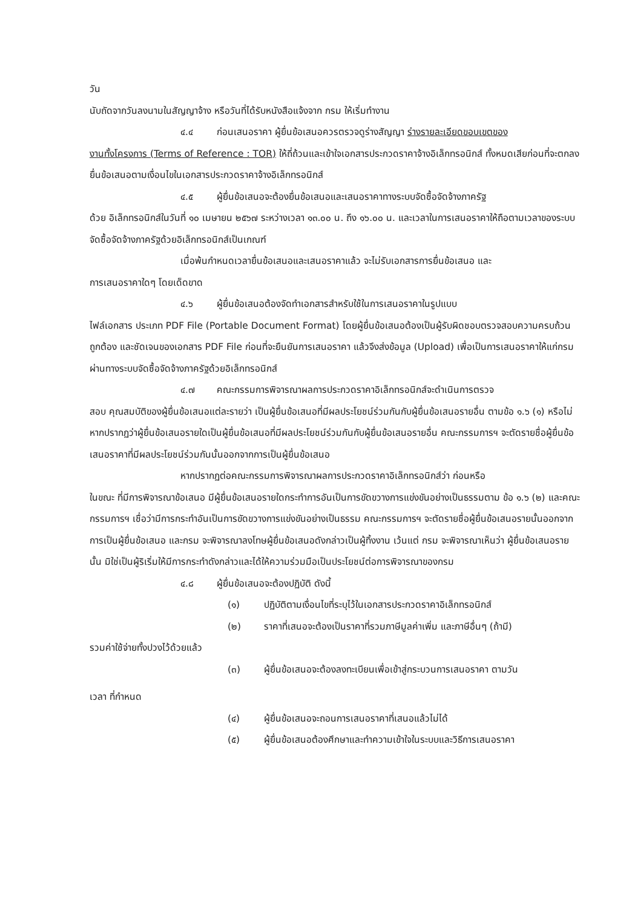วัน
นับถัดจากวันลงนามในสัญญาจ้าง หรือวันที่ได้รับหนังสือแจ้งจาก กรม ให้เริ่มทำงาน
๔.๔ ก่อนเสนอราคา ผู้ยื่นข้อเสนอควรตรวจดูร่างสัญญา ร่างรายละเอียดขอบเขตของ
งานทั้งโครงการ (Terms of Reference : TOR) ให้ถี่ถ้วนและเข้าใจเอกสารประกวดราคาจ้างอิเล็กทรอนิกส์ ทั้งหมดเสียก่อนที่จะตกลงยื่นข้อเสนอตามเงื่อนไขในเอกสารประกวดราคาจ้างอิเล็กทรอนิกส์
๔.๕ ผู้ยื่นข้อเสนอจะต้องยื่นข้อเสนอและเสนอราคาทางระบบจัดซื้อจัดจ้างภาครัฐ
ด้วย อิเล็กทรอนิกส์ในวันที่ ๑๐ เมษายน ๒๕๖๗ ระหว่างเวลา ๑๓.๐๐ น. ถึง ๑๖.๐๐ น. และเวลาในการเสนอราคาให้ถือตามเวลาของระบบจัดซื้อจัดจ้างภาครัฐด้วยอิเล็กทรอนิกส์เป็นเกณฑ์
เมื่อพ้นกำหนดเวลายื่นข้อเสนอและเสนอราคาแล้ว จะไม่รับเอกสารการยื่นข้อเสนอ และ
การเสนอราคาใดๆ โดยเด็ดขาด
๔.๖ ผู้ยื่นข้อเสนอต้องจัดทำเอกสารสำหรับใช้ในการเสนอราคาในรูปแบบ
ไฟล์เอกสาร ประเภท PDF File (Portable Document Format) โดยผู้ยื่นข้อเสนอต้องเป็นผู้รับผิดชอบตรวจสอบความครบถ้วน ถูกต้อง และชัดเจนของเอกสาร PDF File ก่อนที่จะยืนยันการเสนอราคา แล้วจึงส่งข้อมูล (Upload) เพื่อเป็นการเสนอราคาให้แก่กรม ผ่านทางระบบจัดซื้อจัดจ้างภาครัฐด้วยอิเล็กทรอนิกส์
๔.๗ คณะกรรมการพิจารณาผลการประกวดราคาอิเล็กทรอนิกส์จะดำเนินการตรวจ
สอบ คุณสมบัติของผู้ยื่นข้อเสนอแต่ละรายว่า เป็นผู้ยื่นข้อเสนอที่มีผลประโยชน์ร่วมกันกับผู้ยื่นข้อเสนอรายอื่น ตามข้อ ๑.๖ (๑) หรือไม่ หากปรากฏว่าผู้ยื่นข้อเสนอรายใดเป็นผู้ยื่นข้อเสนอที่มีผลประโยชน์ร่วมกันกับผู้ยื่นข้อเสนอรายอื่น คณะกรรมการฯ จะตัดรายชื่อผู้ยื่นข้อเสนอราคาที่มีผลประโยชน์ร่วมกันนั้นออกจากการเป็นผู้ยื่นข้อเสนอ
หากปรากฏต่อคณะกรรมการพิจารณาผลการประกวดราคาอิเล็กทรอนิกส์ว่า ก่อนหรือ
ในขณะ ที่มีการพิจารณาข้อเสนอ มีผู้ยื่นข้อเสนอรายใดกระทำการอันเป็นการขัดขวางการแข่งขันอย่างเป็นธรรมตาม ข้อ ๑.๖ (๒) และคณะกรรมการฯ เชื่อว่ามีการกระทำอันเป็นการขัดขวางการแข่งขันอย่างเป็นธรรม คณะกรรมการฯ จะตัดรายชื่อผู้ยื่นข้อเสนอรายนั้นออกจากการเป็นผู้ยื่นข้อเสนอ และกรม จะพิจารณาลงโทษผู้ยื่นข้อเสนอดังกล่าวเป็นผู้ทิ้งงาน เว้นแต่ กรม จะพิจารณาเห็นว่า ผู้ยื่นข้อเสนอรายนั้น มิใช่เป็นผู้ริเริ่มให้มีการกระทำดังกล่าวและได้ให้ความร่วมมือเป็นประโยชน์ต่อการพิจารณาของกรม
๔.๘ ผู้ยื่นข้อเสนอจะต้องปฏิบัติ ดังนี้
(๑) ปฏิบัติตามเงื่อนไขที่ระบุไว้ในเอกสารประกวดราคาอิเล็กทรอนิกส์
(๒) ราคาที่เสนอจะต้องเป็นราคาที่รวมภาษีมูลค่าเพิ่ม และภาษีอื่นๆ (ถ้ามี)
รวมค่าใช้จ่ายทั้งปวงไว้ด้วยแล้ว
(๓) ผู้ยื่นข้อเสนอจะต้องลงทะเบียนเพื่อเข้าสู่กระบวนการเสนอราคา ตามวัน
เวลา ที่กำหนด
(๔) ผู้ยื่นข้อเสนอจะถอนการเสนอราคาที่เสนอแล้วไม่ได้
(๕) ผู้ยื่นข้อเสนอต้องศึกษาและทำความเข้าใจในระบบและวิธีการเสนอราคา